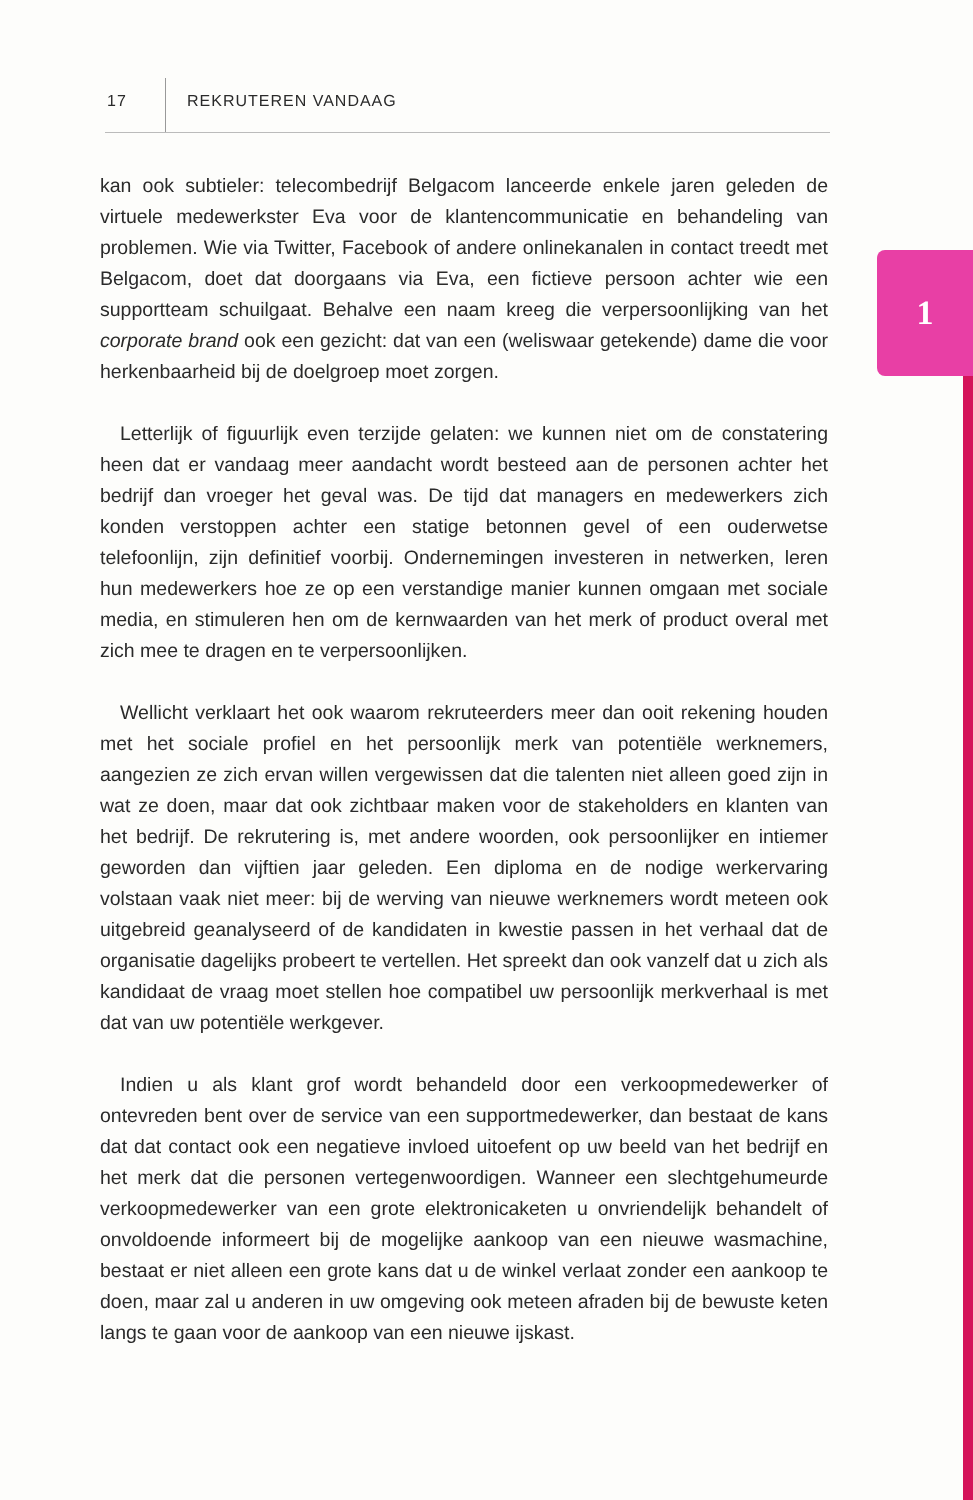17 REKRUTEREN VANDAAG
1
kan ook subtieler: telecombedrijf Belgacom lanceerde enkele jaren geleden de virtuele medewerkster Eva voor de klantencommunicatie en behandeling van problemen. Wie via Twitter, Facebook of andere onlinekanalen in contact treedt met Belgacom, doet dat doorgaans via Eva, een fictieve persoon achter wie een supportteam schuilgaat. Behalve een naam kreeg die verpersoonlijking van het corporate brand ook een gezicht: dat van een (weliswaar getekende) dame die voor herkenbaarheid bij de doelgroep moet zorgen.
Letterlijk of figuurlijk even terzijde gelaten: we kunnen niet om de constatering heen dat er vandaag meer aandacht wordt besteed aan de personen achter het bedrijf dan vroeger het geval was. De tijd dat managers en medewerkers zich konden verstoppen achter een statige betonnen gevel of een ouderwetse telefoonlijn, zijn definitief voorbij. Ondernemingen investeren in netwerken, leren hun medewerkers hoe ze op een verstandige manier kunnen omgaan met sociale media, en stimuleren hen om de kernwaarden van het merk of product overal met zich mee te dragen en te verpersoonlijken.
Wellicht verklaart het ook waarom rekruteerders meer dan ooit rekening houden met het sociale profiel en het persoonlijk merk van potentiële werknemers, aangezien ze zich ervan willen vergewissen dat die talenten niet alleen goed zijn in wat ze doen, maar dat ook zichtbaar maken voor de stakeholders en klanten van het bedrijf. De rekrutering is, met andere woorden, ook persoonlijker en intiemer geworden dan vijftien jaar geleden. Een diploma en de nodige werkervaring volstaan vaak niet meer: bij de werving van nieuwe werknemers wordt meteen ook uitgebreid geanalyseerd of de kandidaten in kwestie passen in het verhaal dat de organisatie dagelijks probeert te vertellen. Het spreekt dan ook vanzelf dat u zich als kandidaat de vraag moet stellen hoe compatibel uw persoonlijk merkverhaal is met dat van uw potentiële werkgever.
Indien u als klant grof wordt behandeld door een verkoopmedewerker of ontevreden bent over de service van een supportmedewerker, dan bestaat de kans dat dat contact ook een negatieve invloed uitoefent op uw beeld van het bedrijf en het merk dat die personen vertegenwoordigen. Wanneer een slechtgehumeurde verkoopmedewerker van een grote elektronicaketen u onvriendelijk behandelt of onvoldoende informeert bij de mogelijke aankoop van een nieuwe wasmachine, bestaat er niet alleen een grote kans dat u de winkel verlaat zonder een aankoop te doen, maar zal u anderen in uw omgeving ook meteen afraden bij de bewuste keten langs te gaan voor de aankoop van een nieuwe ijskast.